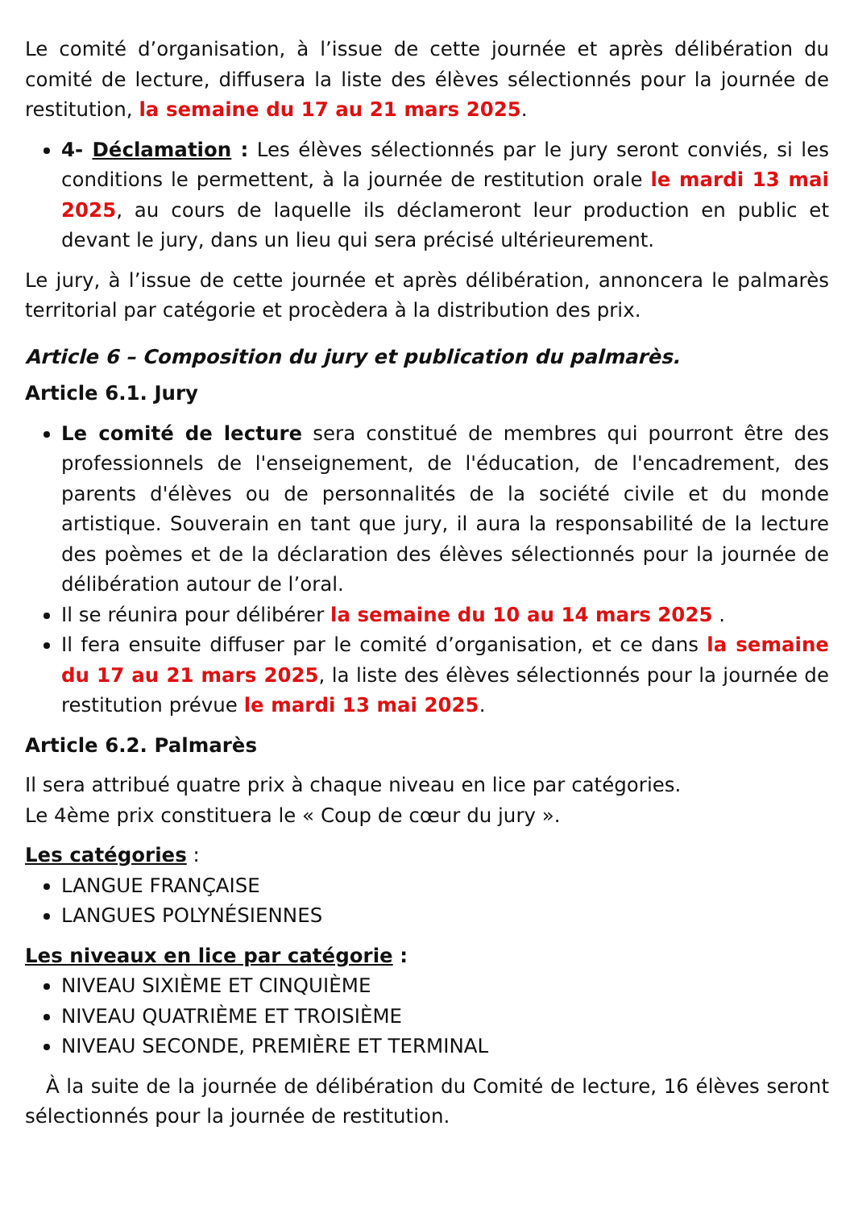Le comité d’organisation, à l’issue de cette journée et après délibération du comité de lecture, diffusera la liste des élèves sélectionnés pour la journée de restitution, la semaine du 17 au 21 mars 2025.
4- Déclamation : Les élèves sélectionnés par le jury seront conviés, si les conditions le permettent, à la journée de restitution orale le mardi 13 mai 2025, au cours de laquelle ils déclameront leur production en public et devant le jury, dans un lieu qui sera précisé ultérieurement.
Le jury, à l’issue de cette journée et après délibération, annoncera le palmarès territorial par catégorie et procèdera à la distribution des prix.
Article 6 – Composition du jury et publication du palmarès.
Article 6.1. Jury
Le comité de lecture sera constitué de membres qui pourront être des professionnels de l'enseignement, de l'éducation, de l'encadrement, des parents d'élèves ou de personnalités de la société civile et du monde artistique. Souverain en tant que jury, il aura la responsabilité de la lecture des poèmes et de la déclaration des élèves sélectionnés pour la journée de délibération autour de l’oral.
Il se réunira pour délibérer la semaine du 10 au 14 mars 2025 .
Il fera ensuite diffuser par le comité d’organisation, et ce dans la semaine du 17 au 21 mars 2025, la liste des élèves sélectionnés pour la journée de restitution prévue le mardi 13 mai 2025.
Article 6.2. Palmarès
Il sera attribué quatre prix à chaque niveau en lice par catégories.
Le 4ème prix constituera le « Coup de cœur du jury ».
Les catégories :
LANGUE FRANÇAISE
LANGUES POLYNÉSIENNES
Les niveaux en lice par catégorie :
NIVEAU SIXIÈME ET CINQUIÈME
NIVEAU QUATRIÈME ET TROISIÈME
NIVEAU SECONDE, PREMIÈRE ET TERMINAL
À la suite de la journée de délibération du Comité de lecture, 16 élèves seront sélectionnés pour la journée de restitution.